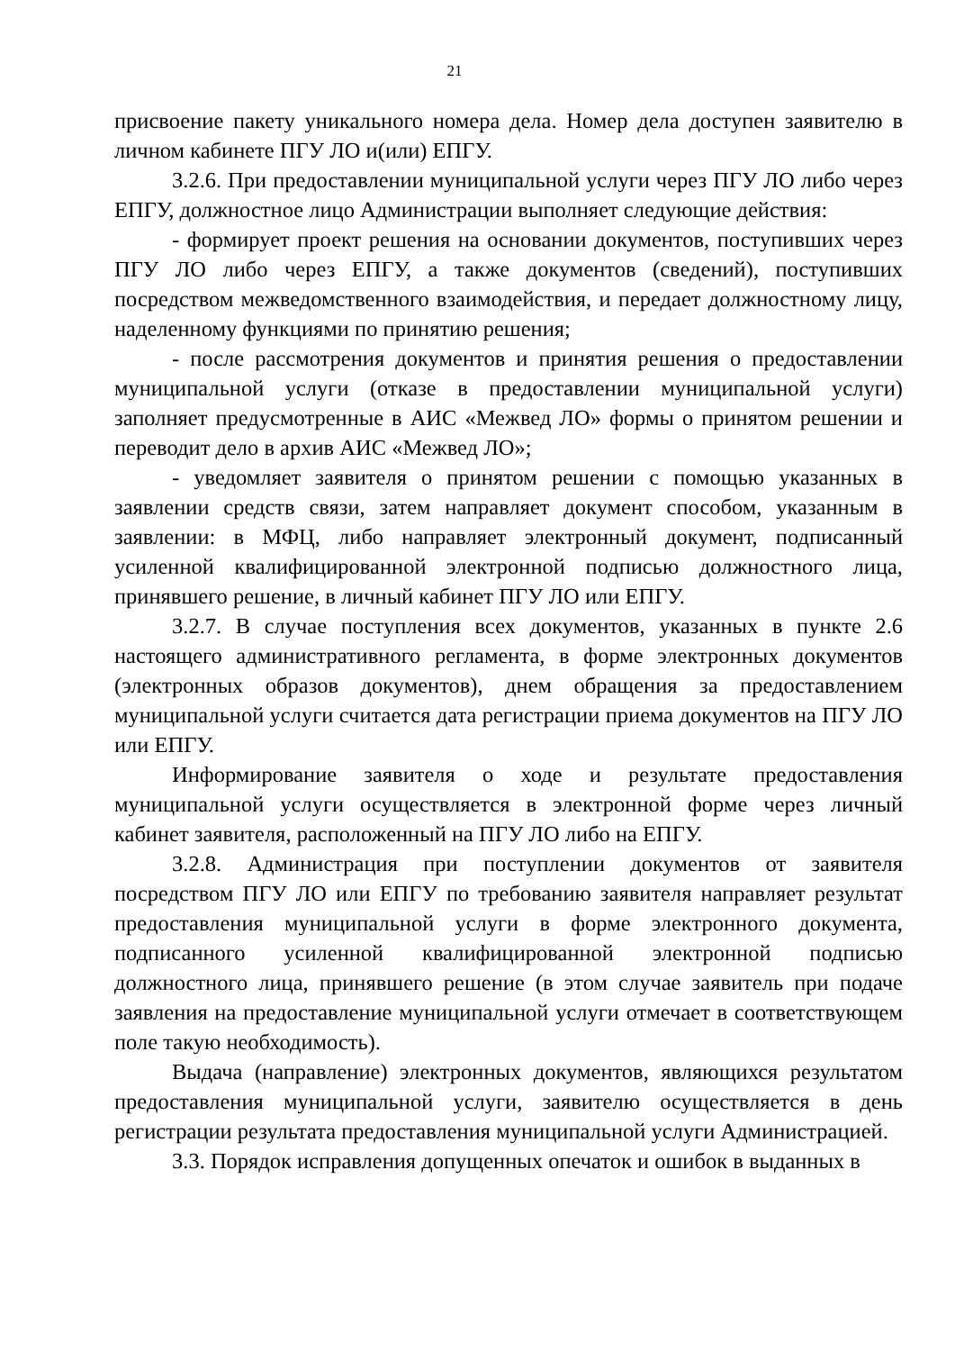21
присвоение пакету уникального номера дела. Номер дела доступен заявителю в личном кабинете ПГУ ЛО и(или) ЕПГУ.
3.2.6. При предоставлении муниципальной услуги через ПГУ ЛО либо через ЕПГУ, должностное лицо Администрации выполняет следующие действия:
- формирует проект решения на основании документов, поступивших через ПГУ ЛО либо через ЕПГУ, а также документов (сведений), поступивших посредством межведомственного взаимодействия, и передает должностному лицу, наделенному функциями по принятию решения;
- после рассмотрения документов и принятия решения о предоставлении муниципальной услуги (отказе в предоставлении муниципальной услуги) заполняет предусмотренные в АИС «Межвед ЛО» формы о принятом решении и переводит дело в архив АИС «Межвед ЛО»;
- уведомляет заявителя о принятом решении с помощью указанных в заявлении средств связи, затем направляет документ способом, указанным в заявлении: в МФЦ, либо направляет электронный документ, подписанный усиленной квалифицированной электронной подписью должностного лица, принявшего решение, в личный кабинет ПГУ ЛО или ЕПГУ.
3.2.7. В случае поступления всех документов, указанных в пункте 2.6 настоящего административного регламента, в форме электронных документов (электронных образов документов), днем обращения за предоставлением муниципальной услуги считается дата регистрации приема документов на ПГУ ЛО или ЕПГУ.
Информирование заявителя о ходе и результате предоставления муниципальной услуги осуществляется в электронной форме через личный кабинет заявителя, расположенный на ПГУ ЛО либо на ЕПГУ.
3.2.8. Администрация при поступлении документов от заявителя посредством ПГУ ЛО или ЕПГУ по требованию заявителя направляет результат предоставления муниципальной услуги в форме электронного документа, подписанного усиленной квалифицированной электронной подписью должностного лица, принявшего решение (в этом случае заявитель при подаче заявления на предоставление муниципальной услуги отмечает в соответствующем поле такую необходимость).
Выдача (направление) электронных документов, являющихся результатом предоставления муниципальной услуги, заявителю осуществляется в день регистрации результата предоставления муниципальной услуги Администрацией.
3.3. Порядок исправления допущенных опечаток и ошибок в выданных в